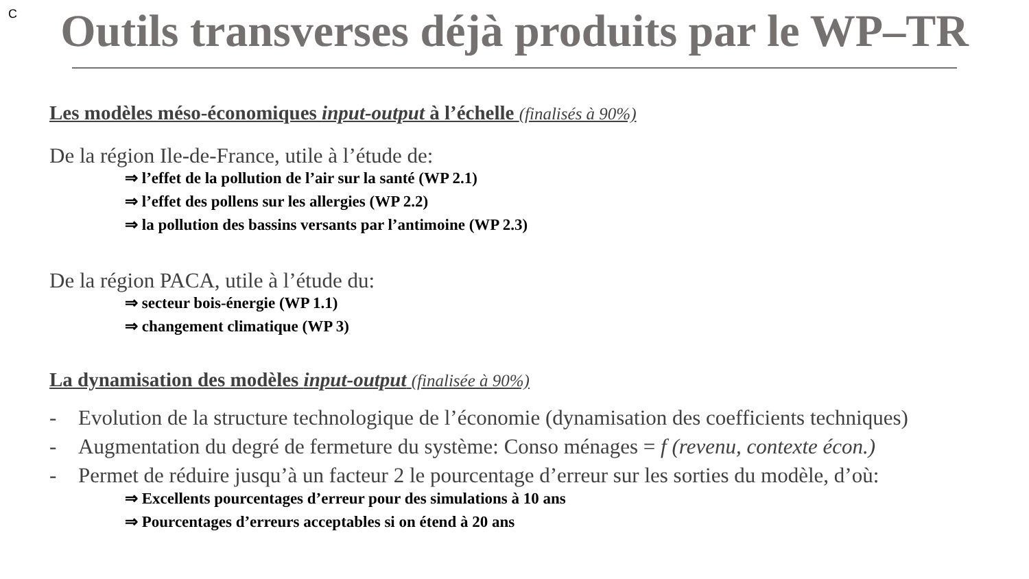C
Outils transverses déjà produits par le WP–TR
Les modèles méso-économiques input-output à l’échelle (finalisés à 90%)
De la région Ile-de-France, utile à l’étude de:
⇒ l’effet de la pollution de l’air sur la santé (WP 2.1)
⇒ l’effet des pollens sur les allergies (WP 2.2)
⇒ la pollution des bassins versants par l’antimoine (WP 2.3)
De la région PACA, utile à l’étude du:
⇒ secteur bois-énergie (WP 1.1)
⇒ changement climatique (WP 3)
La dynamisation des modèles input-output (finalisée à 90%)
- Evolution de la structure technologique de l’économie (dynamisation des coefficients techniques)
- Augmentation du degré de fermeture du système: Conso ménages = f (revenu, contexte écon.)
- Permet de réduire jusqu’à un facteur 2 le pourcentage d’erreur sur les sorties du modèle, d’où:
⇒ Excellents pourcentages d’erreur pour des simulations à 10 ans
⇒ Pourcentages d’erreurs acceptables si on étend à 20 ans